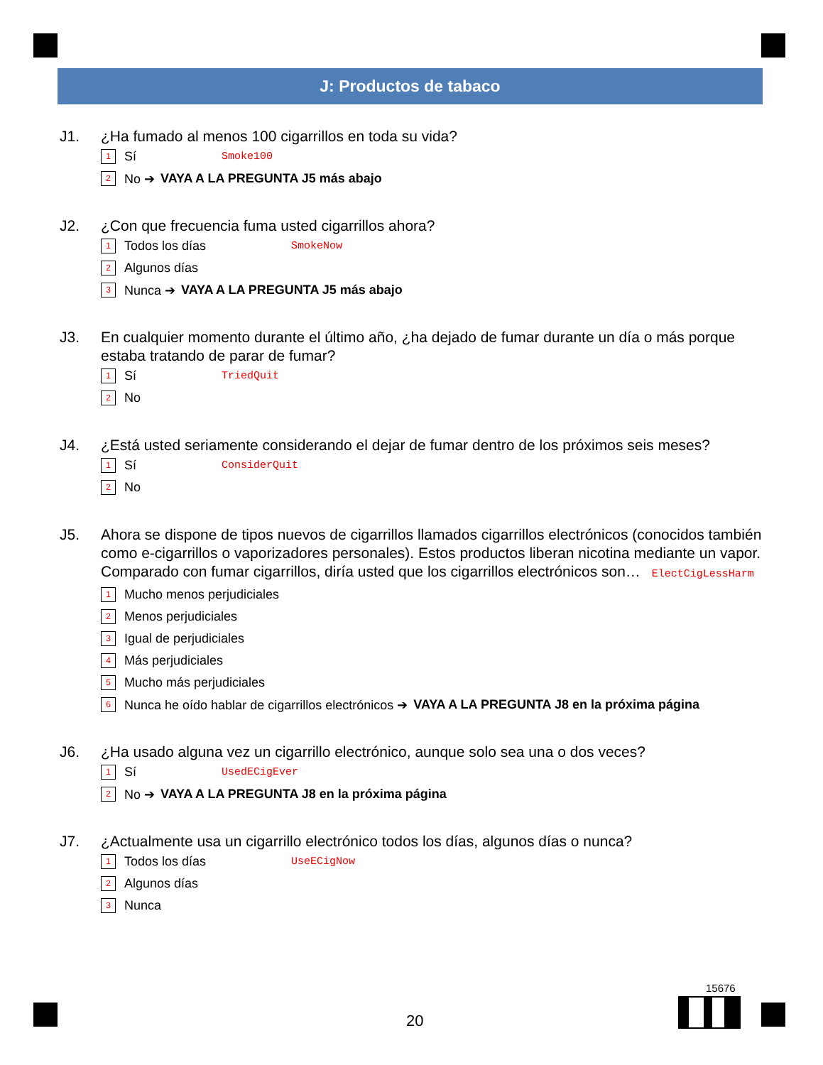J: Productos de tabaco
J1. ¿Ha fumado al menos 100 cigarrillos en toda su vida?
1 Sí Smoke100
2 No ➔ VAYA A LA PREGUNTA J5 más abajo
J2. ¿Con que frecuencia fuma usted cigarrillos ahora?
1 Todos los días SmokeNow
2 Algunos días
3 Nunca ➔ VAYA A LA PREGUNTA J5 más abajo
J3. En cualquier momento durante el último año, ¿ha dejado de fumar durante un día o más porque estaba tratando de parar de fumar?
1 Sí TriedQuit
2 No
J4. ¿Está usted seriamente considerando el dejar de fumar dentro de los próximos seis meses?
1 Sí ConsiderQuit
2 No
J5. Ahora se dispone de tipos nuevos de cigarrillos llamados cigarrillos electrónicos (conocidos también como e-cigarrillos o vaporizadores personales). Estos productos liberan nicotina mediante un vapor. Comparado con fumar cigarrillos, diría usted que los cigarrillos electrónicos son… ElectCigLessHarm
1 Mucho menos perjudiciales
2 Menos perjudiciales
3 Igual de perjudiciales
4 Más perjudiciales
5 Mucho más perjudiciales
6 Nunca he oído hablar de cigarrillos electrónicos ➔ VAYA A LA PREGUNTA J8 en la próxima página
J6. ¿Ha usado alguna vez un cigarrillo electrónico, aunque solo sea una o dos veces?
1 Sí UsedECigEver
2 No ➔ VAYA A LA PREGUNTA J8 en la próxima página
J7. ¿Actualmente usa un cigarrillo electrónico todos los días, algunos días o nunca?
1 Todos los días UseECigNow
2 Algunos días
3 Nunca
15676
20